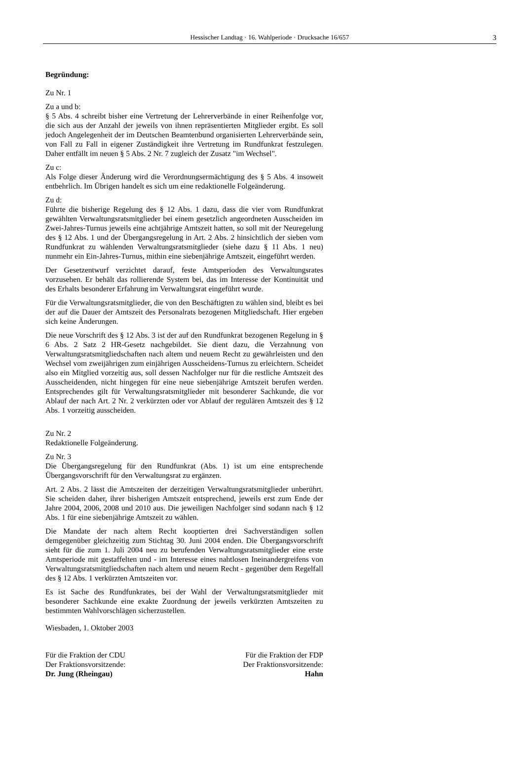Hessischer Landtag · 16. Wahlperiode · Drucksache 16/657
3
Begründung:
Zu Nr. 1
Zu a und b:
§ 5 Abs. 4 schreibt bisher eine Vertretung der Lehrerverbände in einer Reihenfolge vor, die sich aus der Anzahl der jeweils von ihnen repräsentierten Mitglieder ergibt. Es soll jedoch Angelegenheit der im Deutschen Beamtenbund organisierten Lehrerverbände sein, von Fall zu Fall in eigener Zuständigkeit ihre Vertretung im Rundfunkrat festzulegen. Daher entfällt im neuen § 5 Abs. 2 Nr. 7 zugleich der Zusatz "im Wechsel".
Zu c:
Als Folge dieser Änderung wird die Verordnungsermächtigung des § 5 Abs. 4 insoweit entbehrlich. Im Übrigen handelt es sich um eine redaktionelle Folgeänderung.
Zu d:
Führte die bisherige Regelung des § 12 Abs. 1 dazu, dass die vier vom Rundfunkrat gewählten Verwaltungsratsmitglieder bei einem gesetzlich angeordneten Ausscheiden im Zwei-Jahres-Turnus jeweils eine achtjährige Amtszeit hatten, so soll mit der Neuregelung des § 12 Abs. 1 und der Übergangsregelung in Art. 2 Abs. 2 hinsichtlich der sieben vom Rundfunkrat zu wählenden Verwaltungsratsmitglieder (siehe dazu § 11 Abs. 1 neu) nunmehr ein Ein-Jahres-Turnus, mithin eine siebenjährige Amtszeit, eingeführt werden.
Der Gesetzentwurf verzichtet darauf, feste Amtsperioden des Verwaltungsrates vorzusehen. Er behält das rollierende System bei, das im Interesse der Kontinuität und des Erhalts besonderer Erfahrung im Verwaltungsrat eingeführt wurde.
Für die Verwaltungsratsmitglieder, die von den Beschäftigten zu wählen sind, bleibt es bei der auf die Dauer der Amtszeit des Personalrats bezogenen Mitgliedschaft. Hier ergeben sich keine Änderungen.
Die neue Vorschrift des § 12 Abs. 3 ist der auf den Rundfunkrat bezogenen Regelung in § 6 Abs. 2 Satz 2 HR-Gesetz nachgebildet. Sie dient dazu, die Verzahnung von Verwaltungsratsmitgliedschaften nach altem und neuem Recht zu gewährleisten und den Wechsel vom zweijährigen zum einjährigen Ausscheidens-Turnus zu erleichtern. Scheidet also ein Mitglied vorzeitig aus, soll dessen Nachfolger nur für die restliche Amtszeit des Ausscheidenden, nicht hingegen für eine neue siebenjährige Amtszeit berufen werden. Entsprechendes gilt für Verwaltungsratsmitglieder mit besonderer Sachkunde, die vor Ablauf der nach Art. 2 Nr. 2 verkürzten oder vor Ablauf der regulären Amtszeit des § 12 Abs. 1 vorzeitig ausscheiden.
Zu Nr. 2
Redaktionelle Folgeänderung.
Zu Nr. 3
Die Übergangsregelung für den Rundfunkrat (Abs. 1) ist um eine entsprechende Übergangsvorschrift für den Verwaltungsrat zu ergänzen.
Art. 2 Abs. 2 lässt die Amtszeiten der derzeitigen Verwaltungsratsmitglieder unberührt. Sie scheiden daher, ihrer bisherigen Amtszeit entsprechend, jeweils erst zum Ende der Jahre 2004, 2006, 2008 und 2010 aus. Die jeweiligen Nachfolger sind sodann nach § 12 Abs. 1 für eine siebenjährige Amtszeit zu wählen.
Die Mandate der nach altem Recht kooptierten drei Sachverständigen sollen demgegenüber gleichzeitig zum Stichtag 30. Juni 2004 enden. Die Übergangsvorschrift sieht für die zum 1. Juli 2004 neu zu berufenden Verwaltungsratsmitglieder eine erste Amtsperiode mit gestaffelten und - im Interesse eines nahtlosen Ineinandergreifens von Verwaltungsratsmitgliedschaften nach altem und neuem Recht - gegenüber dem Regelfall des § 12 Abs. 1 verkürzten Amtszeiten vor.
Es ist Sache des Rundfunkrates, bei der Wahl der Verwaltungsratsmitglieder mit besonderer Sachkunde eine exakte Zuordnung der jeweils verkürzten Amtszeiten zu bestimmten Wahlvorschlägen sicherzustellen.
Wiesbaden, 1. Oktober 2003
Für die Fraktion der CDU
Der Fraktionsvorsitzende:
Dr. Jung (Rheingau)
Für die Fraktion der FDP
Der Fraktionsvorsitzende:
Hahn